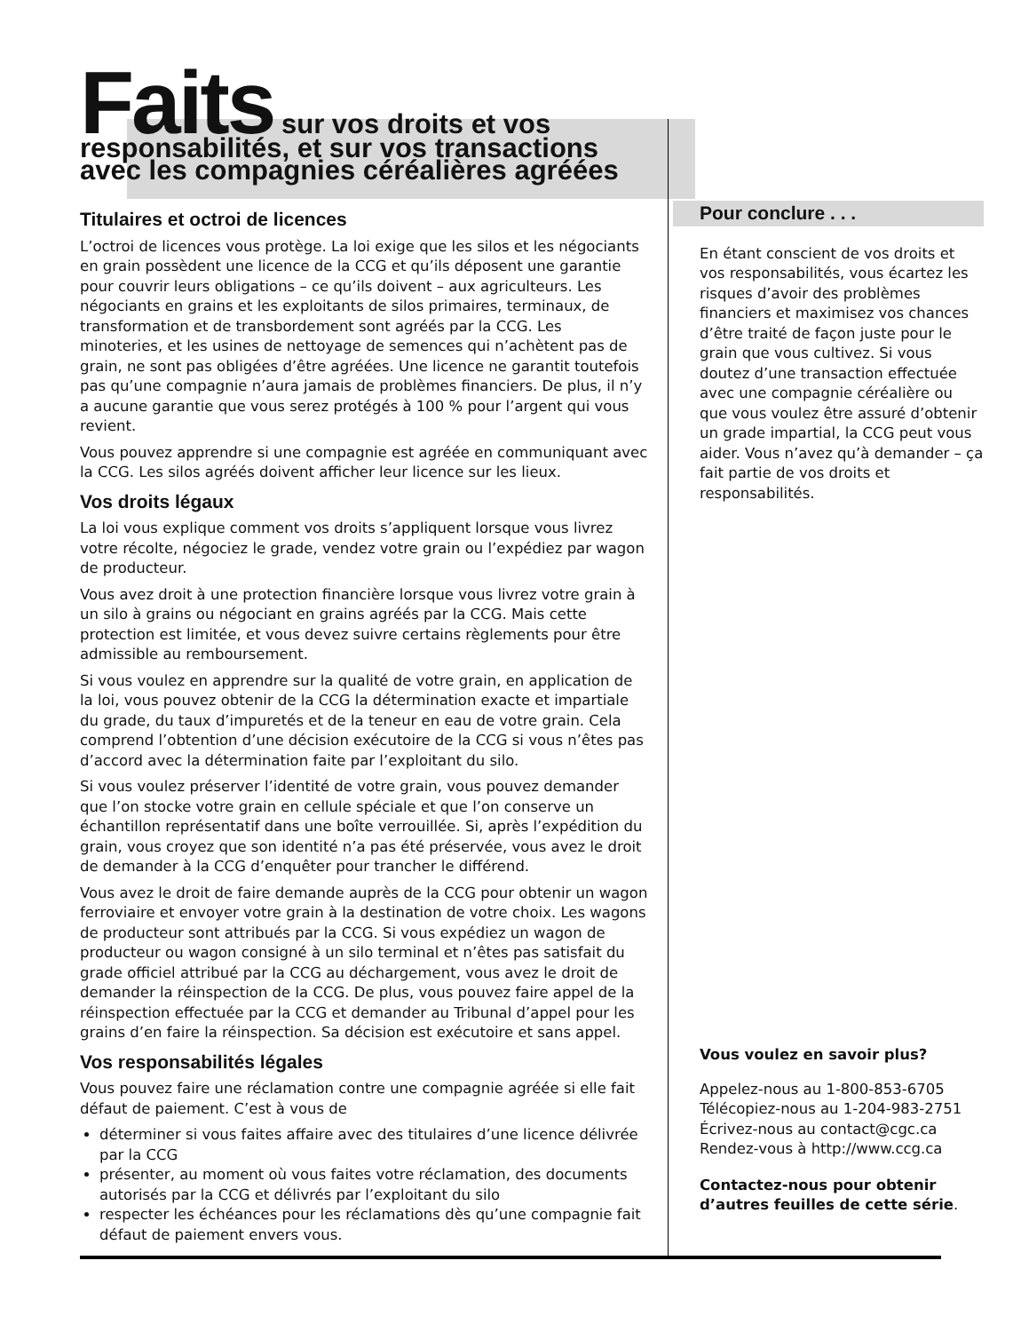Faits sur vos droits et vos
responsabilités, et sur vos transactions
avec les compagnies céréalières agréées
Titulaires et octroi de licences
L’octroi de licences vous protège. La loi exige que les silos et les négociants en grain possèdent une licence de la CCG et qu’ils déposent une garantie pour couvrir leurs obligations – ce qu’ils doivent – aux agriculteurs. Les négociants en grains et les exploitants de silos primaires, terminaux, de transformation et de transbordement sont agréés par la CCG. Les minoteries, et les usines de nettoyage de semences qui n’achètent pas de grain, ne sont pas obligées d’être agréées. Une licence ne garantit toutefois pas qu’une compagnie n’aura jamais de problèmes financiers. De plus, il n’y a aucune garantie que vous serez protégés à 100 % pour l’argent qui vous revient.
Vous pouvez apprendre si une compagnie est agréée en communiquant avec la CCG. Les silos agréés doivent afficher leur licence sur les lieux.
Vos droits légaux
La loi vous explique comment vos droits s’appliquent lorsque vous livrez votre récolte, négociez le grade, vendez votre grain ou l’expédiez par wagon de producteur.
Vous avez droit à une protection financière lorsque vous livrez votre grain à un silo à grains ou négociant en grains agréés par la CCG. Mais cette protection est limitée, et vous devez suivre certains règlements pour être admissible au remboursement.
Si vous voulez en apprendre sur la qualité de votre grain, en application de la loi, vous pouvez obtenir de la CCG la détermination exacte et impartiale du grade, du taux d’impuretés et de la teneur en eau de votre grain. Cela comprend l’obtention d’une décision exécutoire de la CCG si vous n’êtes pas d’accord avec la détermination faite par l’exploitant du silo.
Si vous voulez préserver l’identité de votre grain, vous pouvez demander que l’on stocke votre grain en cellule spéciale et que l’on conserve un échantillon représentatif dans une boîte verrouillée. Si, après l’expédition du grain, vous croyez que son identité n’a pas été préservée, vous avez le droit de demander à la CCG d’enquêter pour trancher le différend.
Vous avez le droit de faire demande auprès de la CCG pour obtenir un wagon ferroviaire et envoyer votre grain à la destination de votre choix. Les wagons de producteur sont attribués par la CCG. Si vous expédiez un wagon de producteur ou wagon consigné à un silo terminal et n’êtes pas satisfait du grade officiel attribué par la CCG au déchargement, vous avez le droit de demander la réinspection de la CCG. De plus, vous pouvez faire appel de la réinspection effectuée par la CCG et demander au Tribunal d’appel pour les grains d’en faire la réinspection. Sa décision est exécutoire et sans appel.
Vos responsabilités légales
Vous pouvez faire une réclamation contre une compagnie agréée si elle fait défaut de paiement. C’est à vous de
déterminer si vous faites affaire avec des titulaires d’une licence délivrée par la CCG
présenter, au moment où vous faites votre réclamation, des documents autorisés par la CCG et délivrés par l’exploitant du silo
respecter les échéances pour les réclamations dès qu’une compagnie fait défaut de paiement envers vous.
Pour conclure . . .
En étant conscient de vos droits et vos responsabilités, vous écartez les risques d’avoir des problèmes financiers et maximisez vos chances d’être traité de façon juste pour le grain que vous cultivez. Si vous doutez d’une transaction effectuée avec une compagnie céréalière ou que vous voulez être assuré d’obtenir un grade impartial, la CCG peut vous aider. Vous n’avez qu’à demander – ça fait partie de vos droits et responsabilités.
Vous voulez en savoir plus?
Appelez-nous au 1-800-853-6705
Télécopiez-nous au 1-204-983-2751
Écrivez-nous au contact@cgc.ca
Rendez-vous à http://www.ccg.ca
Contactez-nous pour obtenir d’autres feuilles de cette série.